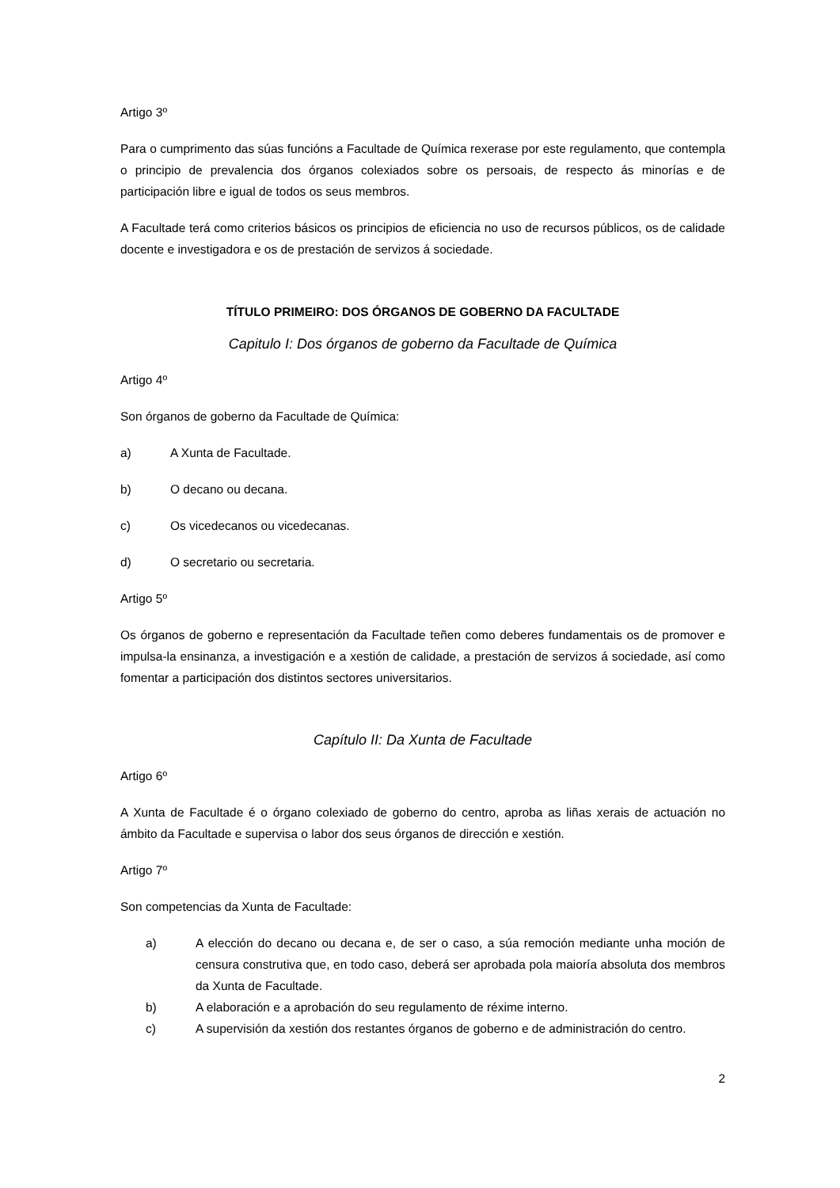Artigo 3º
Para o cumprimento das súas funcións a Facultade de Química rexerase por este regulamento, que contempla o principio de prevalencia dos órganos colexiados sobre os persoais, de respecto ás minorías e de participación libre e igual de todos os seus membros.
A Facultade terá como criterios básicos os principios de eficiencia no uso de recursos públicos, os de calidade docente e investigadora e os de prestación de servizos á sociedade.
TÍTULO PRIMEIRO: DOS ÓRGANOS DE GOBERNO DA FACULTADE
Capitulo I: Dos órganos de goberno da Facultade de Química
Artigo 4º
Son órganos de goberno da Facultade de Química:
a) A Xunta de Facultade.
b) O decano ou decana.
c) Os vicedecanos ou vicedecanas.
d) O secretario ou secretaria.
Artigo 5º
Os órganos de goberno e representación da Facultade teñen como deberes fundamentais os de promover e impulsa-la ensinanza, a investigación e a xestión de calidade, a prestación de servizos á sociedade, así como fomentar a participación dos distintos sectores universitarios.
Capítulo II: Da Xunta de Facultade
Artigo 6º
A Xunta de Facultade é o órgano colexiado de goberno do centro, aproba as liñas xerais de actuación no ámbito da Facultade e supervisa o labor dos seus órganos de dirección e xestión.
Artigo 7º
Son competencias da Xunta de Facultade:
a) A elección do decano ou decana e, de ser o caso, a súa remoción mediante unha moción de censura construtiva que, en todo caso, deberá ser aprobada pola maioría absoluta dos membros da Xunta de Facultade.
b) A elaboración e a aprobación do seu regulamento de réxime interno.
c) A supervisión da xestión dos restantes órganos de goberno e de administración do centro.
2